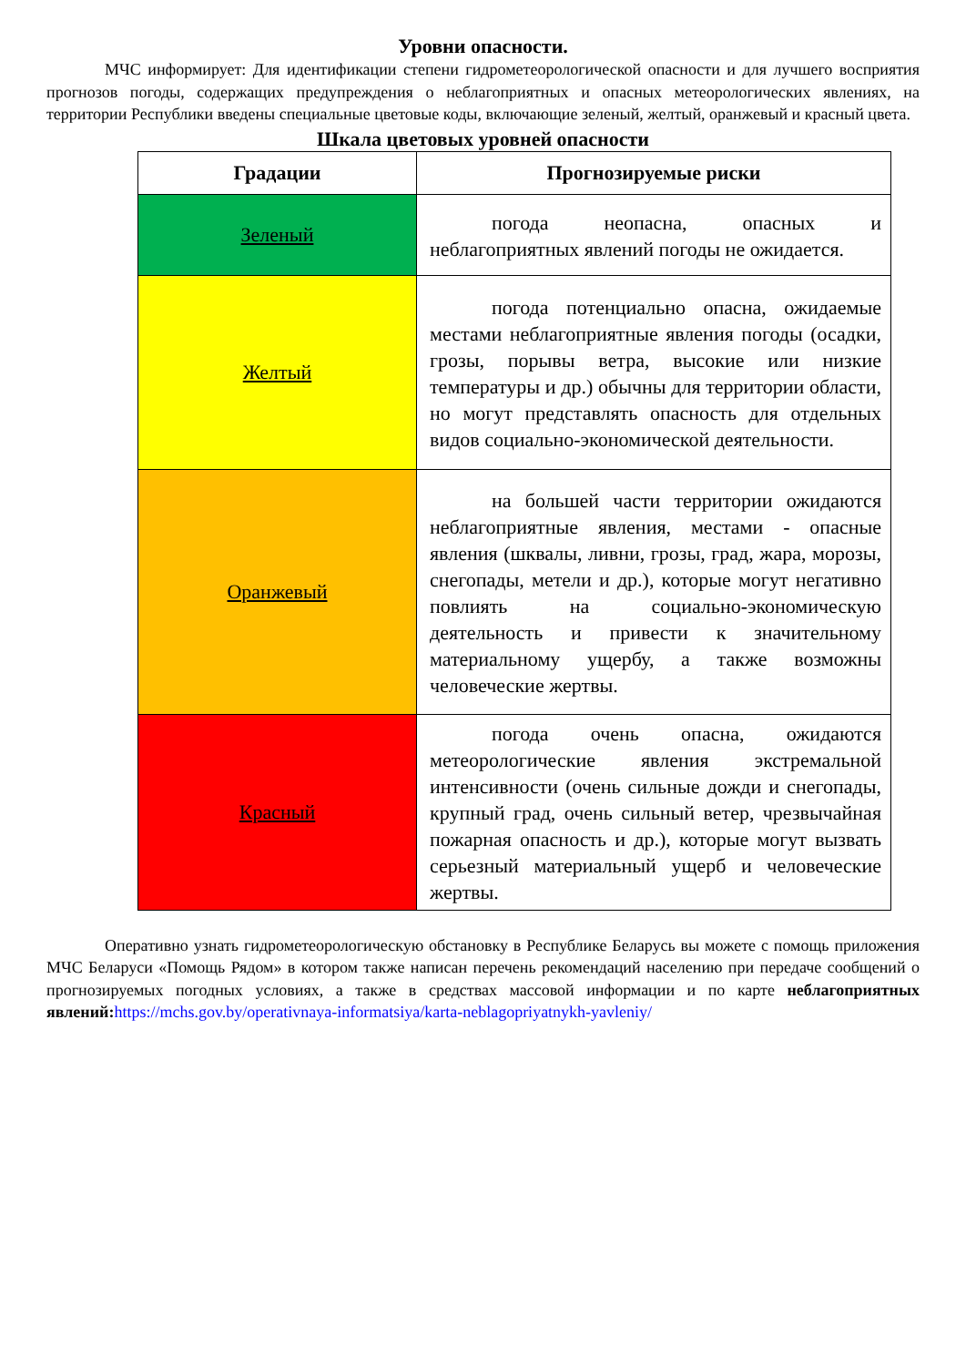Уровни опасности.
МЧС информирует: Для идентификации степени гидрометеорологической опасности и для лучшего восприятия прогнозов погоды, содержащих предупреждения о неблагоприятных и опасных метеорологических явлениях, на территории Республики введены специальные цветовые коды, включающие зеленый, желтый, оранжевый и красный цвета.
Шкала цветовых уровней опасности
| Градации | Прогнозируемые риски |
| --- | --- |
| Зеленый | погода неопасна, опасных и неблагоприятных явлений погоды не ожидается. |
| Желтый | погода потенциально опасна, ожидаемые местами неблагоприятные явления погоды (осадки, грозы, порывы ветра, высокие или низкие температуры и др.) обычны для территории области, но могут представлять опасность для отдельных видов социально-экономической деятельности. |
| Оранжевый | на большей части территории ожидаются неблагоприятные явления, местами - опасные явления (шквалы, ливни, грозы, град, жара, морозы, снегопады, метели и др.), которые могут негативно повлиять на социально-экономическую деятельность и привести к значительному материальному ущербу, а также возможны человеческие жертвы. |
| Красный | погода очень опасна, ожидаются метеорологические явления экстремальной интенсивности (очень сильные дожди и снегопады, крупный град, очень сильный ветер, чрезвычайная пожарная опасность и др.), которые могут вызвать серьезный материальный ущерб и человеческие жертвы. |
Оперативно узнать гидрометеорологическую обстановку в Республике Беларусь вы можете с помощь приложения МЧС Беларуси «Помощь Рядом» в котором также написан перечень рекомендаций населению при передаче сообщений о прогнозируемых погодных условиях, а также в средствах массовой информации и по карте неблагоприятных явлений: https://mchs.gov.by/operativnaya-informatsiya/karta-neblagopriyatnykh-yavleniy/